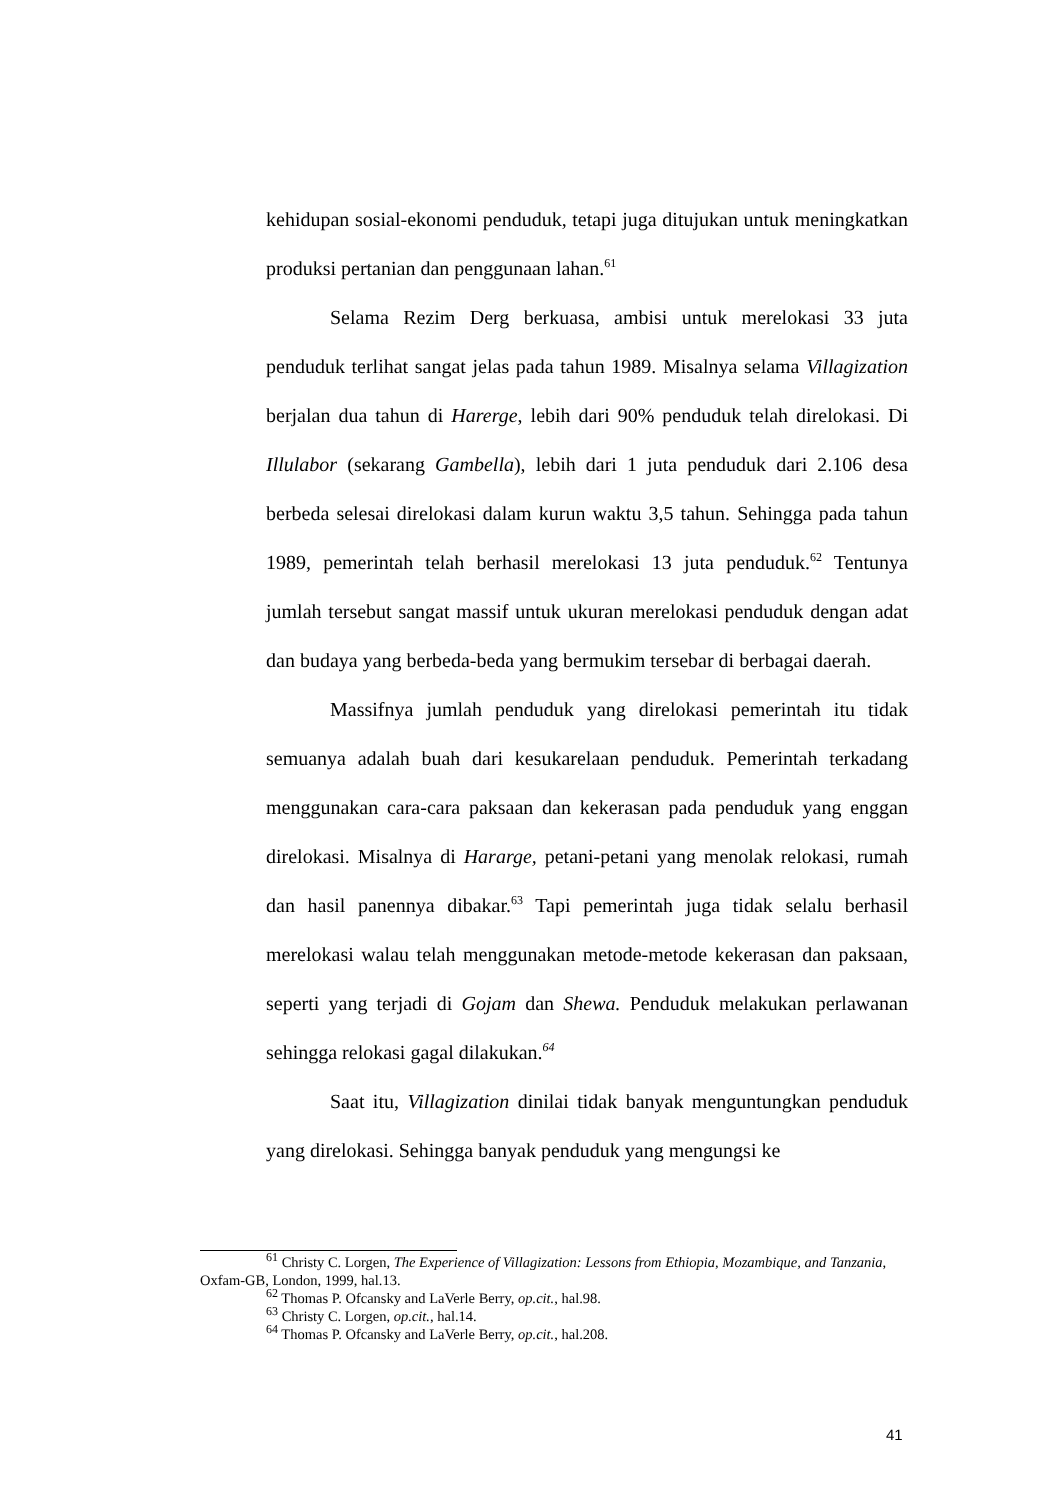kehidupan sosial-ekonomi penduduk, tetapi juga ditujukan untuk meningkatkan produksi pertanian dan penggunaan lahan.<sup>61</sup>
Selama Rezim Derg berkuasa, ambisi untuk merelokasi 33 juta penduduk terlihat sangat jelas pada tahun 1989. Misalnya selama Villagization berjalan dua tahun di Harerge, lebih dari 90% penduduk telah direlokasi. Di Illulabor (sekarang Gambella), lebih dari 1 juta penduduk dari 2.106 desa berbeda selesai direlokasi dalam kurun waktu 3,5 tahun. Sehingga pada tahun 1989, pemerintah telah berhasil merelokasi 13 juta penduduk.<sup>62</sup> Tentunya jumlah tersebut sangat massif untuk ukuran merelokasi penduduk dengan adat dan budaya yang berbeda-beda yang bermukim tersebar di berbagai daerah.
Massifnya jumlah penduduk yang direlokasi pemerintah itu tidak semuanya adalah buah dari kesukarelaan penduduk. Pemerintah terkadang menggunakan cara-cara paksaan dan kekerasan pada penduduk yang enggan direlokasi. Misalnya di Hararge, petani-petani yang menolak relokasi, rumah dan hasil panennya dibakar.<sup>63</sup> Tapi pemerintah juga tidak selalu berhasil merelokasi walau telah menggunakan metode-metode kekerasan dan paksaan, seperti yang terjadi di Gojam dan Shewa. Penduduk melakukan perlawanan sehingga relokasi gagal dilakukan.<sup>64</sup>
Saat itu, Villagization dinilai tidak banyak menguntungkan penduduk yang direlokasi. Sehingga banyak penduduk yang mengungsi ke
<sup>61</sup> Christy C. Lorgen, The Experience of Villagization: Lessons from Ethiopia, Mozambique, and Tanzania, Oxfam-GB, London, 1999, hal.13.
<sup>62</sup> Thomas P. Ofcansky and LaVerle Berry, op.cit., hal.98.
<sup>63</sup> Christy C. Lorgen, op.cit., hal.14.
<sup>64</sup> Thomas P. Ofcansky and LaVerle Berry, op.cit., hal.208.
41